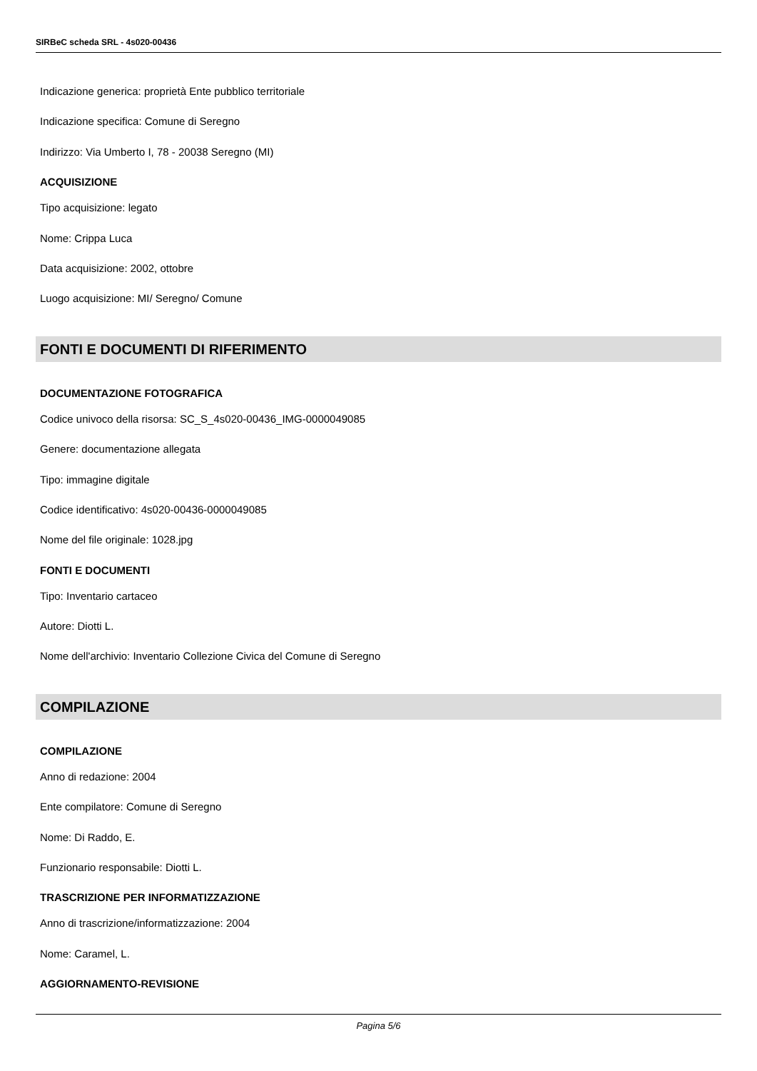SIRBeC scheda SRL - 4s020-00436
Indicazione generica: proprietà Ente pubblico territoriale
Indicazione specifica: Comune di Seregno
Indirizzo: Via Umberto I, 78 - 20038 Seregno (MI)
ACQUISIZIONE
Tipo acquisizione: legato
Nome: Crippa Luca
Data acquisizione: 2002, ottobre
Luogo acquisizione: MI/ Seregno/ Comune
FONTI E DOCUMENTI DI RIFERIMENTO
DOCUMENTAZIONE FOTOGRAFICA
Codice univoco della risorsa: SC_S_4s020-00436_IMG-0000049085
Genere: documentazione allegata
Tipo: immagine digitale
Codice identificativo: 4s020-00436-0000049085
Nome del file originale: 1028.jpg
FONTI E DOCUMENTI
Tipo: Inventario cartaceo
Autore: Diotti L.
Nome dell'archivio: Inventario Collezione Civica del Comune di Seregno
COMPILAZIONE
COMPILAZIONE
Anno di redazione: 2004
Ente compilatore: Comune di Seregno
Nome: Di Raddo, E.
Funzionario responsabile: Diotti L.
TRASCRIZIONE PER INFORMATIZZAZIONE
Anno di trascrizione/informatizzazione: 2004
Nome: Caramel, L.
AGGIORNAMENTO-REVISIONE
Pagina 5/6